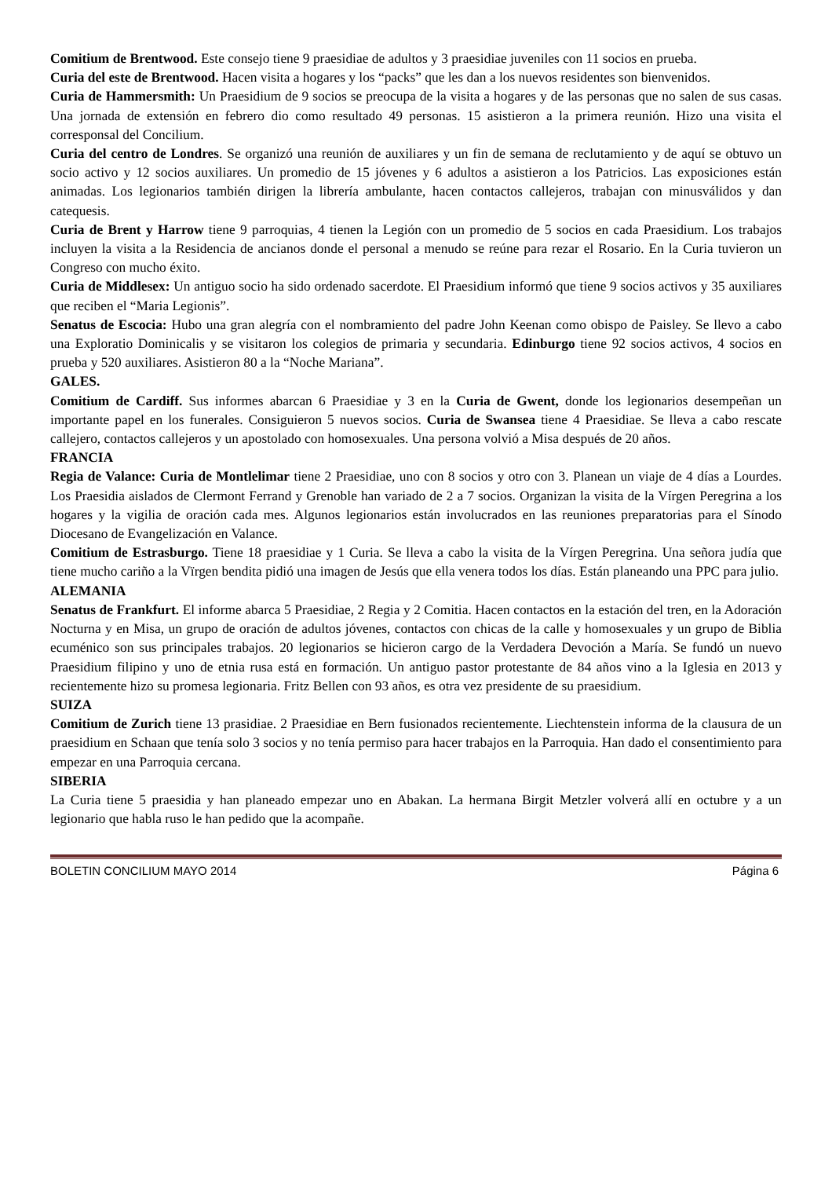Comitium de Brentwood. Este consejo tiene 9 praesidiae de adultos y 3 praesidiae juveniles con 11 socios en prueba.
Curia del este de Brentwood. Hacen visita a hogares y los “packs” que les dan a los nuevos residentes son bienvenidos.
Curia de Hammersmith: Un Praesidium de 9 socios se preocupa de la visita a hogares y de las personas que no salen de sus casas. Una jornada de extensión en febrero dio como resultado 49 personas. 15 asistieron a la primera reunión. Hizo una visita el corresponsal del Concilium.
Curia del centro de Londres. Se organizó una reunión de auxiliares y un fin de semana de reclutamiento y de aquí se obtuvo un socio activo y 12 socios auxiliares. Un promedio de 15 jóvenes y 6 adultos a asistieron a los Patricios. Las exposiciones están animadas. Los legionarios también dirigen la librería ambulante, hacen contactos callejeros, trabajan con minusválidos y dan catequesis.
Curia de Brent y Harrow tiene 9 parroquias, 4 tienen la Legión con un promedio de 5 socios en cada Praesidium. Los trabajos incluyen la visita a la Residencia de ancianos donde el personal a menudo se reúne para rezar el Rosario. En la Curia tuvieron un Congreso con mucho éxito.
Curia de Middlesex: Un antiguo socio ha sido ordenado sacerdote. El Praesidium informó que tiene 9 socios activos y 35 auxiliares que reciben el “Maria Legionis”.
Senatus de Escocia: Hubo una gran alegría con el nombramiento del padre John Keenan como obispo de Paisley. Se llevo a cabo una Exploratio Dominicalis y se visitaron los colegios de primaria y secundaria. Edinburgo tiene 92 socios activos, 4 socios en prueba y 520 auxiliares. Asistieron 80 a la “Noche Mariana”.
GALES.
Comitium de Cardiff. Sus informes abarcan 6 Praesidiae y 3 en la Curia de Gwent, donde los legionarios desempeñan un importante papel en los funerales. Consiguieron 5 nuevos socios. Curia de Swansea tiene 4 Praesidiae. Se lleva a cabo rescate callejero, contactos callejeros y un apostolado con homosexuales. Una persona volvió a Misa después de 20 años.
FRANCIA
Regia de Valance: Curia de Montlelimar tiene 2 Praesidiae, uno con 8 socios y otro con 3. Planean un viaje de 4 días a Lourdes. Los Praesidia aislados de Clermont Ferrand y Grenoble han variado de 2 a 7 socios. Organizan la visita de la Vírgen Peregrina a los hogares y la vigilia de oración cada mes. Algunos legionarios están involucrados en las reuniones preparatorias para el Sínodo Diocesano de Evangelización en Valance.
Comitium de Estrasburgo. Tiene 18 praesidiae y 1 Curia. Se lleva a cabo la visita de la Vírgen Peregrina. Una señora judía que tiene mucho cariño a la Vïrgen bendita pidió una imagen de Jesús que ella venera todos los días. Están planeando una PPC para julio.
ALEMANIA
Senatus de Frankfurt. El informe abarca 5 Praesidiae, 2 Regia y 2 Comitia. Hacen contactos en la estación del tren, en la Adoración Nocturna y en Misa, un grupo de oración de adultos jóvenes, contactos con chicas de la calle y homosexuales y un grupo de Biblia ecuménico son sus principales trabajos. 20 legionarios se hicieron cargo de la Verdadera Devoción a María. Se fundó un nuevo Praesidium filipino y uno de etnia rusa está en formación. Un antiguo pastor protestante de 84 años vino a la Iglesia en 2013 y recientemente hizo su promesa legionaria. Fritz Bellen con 93 años, es otra vez presidente de su praesidium.
SUIZA
Comitium de Zurich tiene 13 prasidiae. 2 Praesidiae en Bern fusionados recientemente. Liechtenstein informa de la clausura de un praesidium en Schaan que tenía solo 3 socios y no tenía permiso para hacer trabajos en la Parroquia. Han dado el consentimiento para empezar en una Parroquia cercana.
SIBERIA
La Curia tiene 5 praesidia y han planeado empezar uno en Abakan. La hermana Birgit Metzler volverá allí en octubre y a un legionario que habla ruso le han pedido que la acompañe.
BOLETIN CONCILIUM MAYO 2014 Página 6